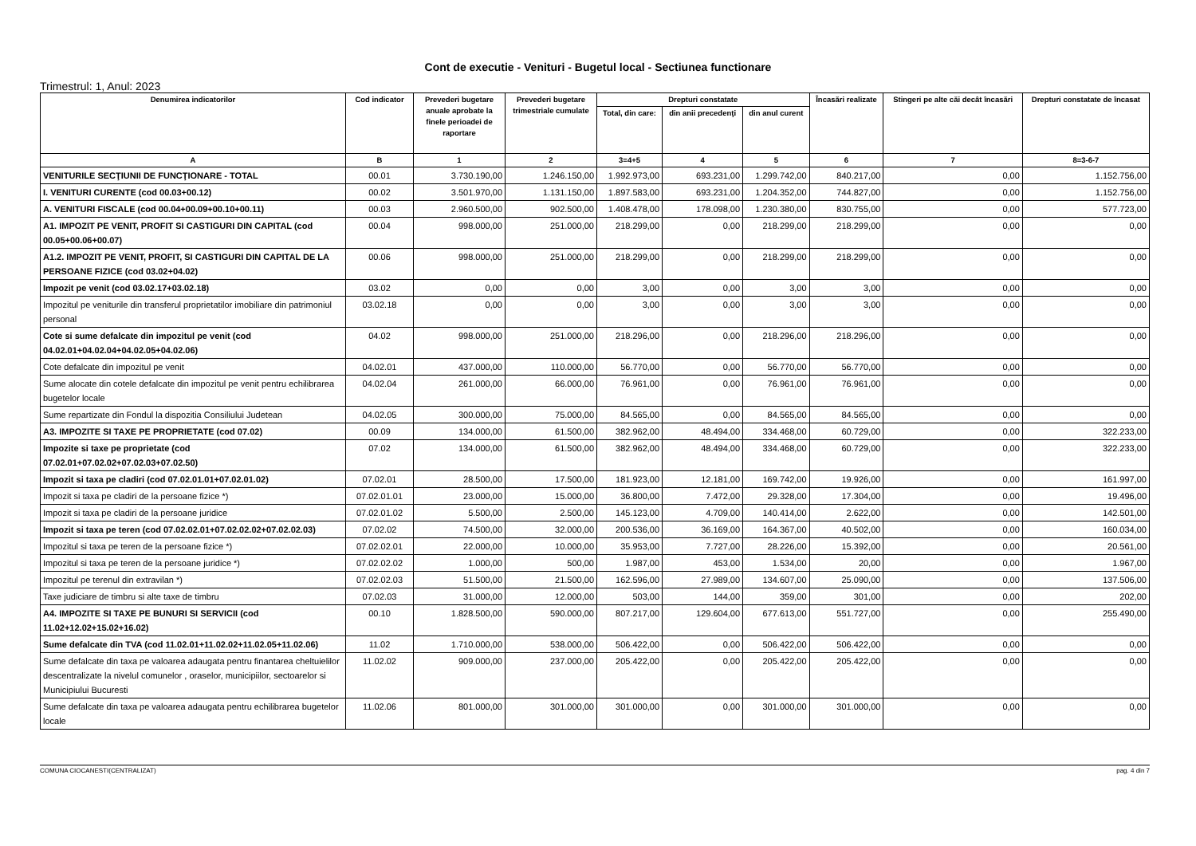Cont de executie - Venituri - Bugetul local - Sectiunea functionare
Trimestrul: 1, Anul: 2023
| Denumirea indicatorilor | Cod indicator | Prevederi bugetare anuale aprobate la finele perioadei de raportare | Prevederi bugetare trimestriale cumulate | Drepturi constatate | | | Încasări realizate | Stingeri pe alte căi decât încasări | Drepturi constatate de încasat |
| --- | --- | --- | --- | --- | --- | --- | --- | --- | --- |
| | | | | Total, din care: | din anii precedenţi | din anul curent | | | |
| A | B | 1 | 2 | 3=4+5 | 4 | 5 | 6 | 7 | 8=3-6-7 |
| VENITURILE SECŢIUNII DE FUNCŢIONARE - TOTAL | 00.01 | 3.730.190,00 | 1.246.150,00 | 1.992.973,00 | 693.231,00 | 1.299.742,00 | 840.217,00 | 0,00 | 1.152.756,00 |
| I. VENITURI CURENTE (cod 00.03+00.12) | 00.02 | 3.501.970,00 | 1.131.150,00 | 1.897.583,00 | 693.231,00 | 1.204.352,00 | 744.827,00 | 0,00 | 1.152.756,00 |
| A. VENITURI FISCALE (cod 00.04+00.09+00.10+00.11) | 00.03 | 2.960.500,00 | 902.500,00 | 1.408.478,00 | 178.098,00 | 1.230.380,00 | 830.755,00 | 0,00 | 577.723,00 |
| A1. IMPOZIT PE VENIT, PROFIT SI CASTIGURI DIN CAPITAL (cod 00.05+00.06+00.07) | 00.04 | 998.000,00 | 251.000,00 | 218.299,00 | 0,00 | 218.299,00 | 218.299,00 | 0,00 | 0,00 |
| A1.2. IMPOZIT PE VENIT, PROFIT, SI CASTIGURI DIN CAPITAL DE LA PERSOANE FIZICE (cod 03.02+04.02) | 00.06 | 998.000,00 | 251.000,00 | 218.299,00 | 0,00 | 218.299,00 | 218.299,00 | 0,00 | 0,00 |
| Impozit pe venit (cod 03.02.17+03.02.18) | 03.02 | 0,00 | 0,00 | 3,00 | 0,00 | 3,00 | 3,00 | 0,00 | 0,00 |
| Impozitul pe veniturile din transferul proprietatilor imobiliare din patrimoniul personal | 03.02.18 | 0,00 | 0,00 | 3,00 | 0,00 | 3,00 | 3,00 | 0,00 | 0,00 |
| Cote si sume defalcate din impozitul pe venit (cod 04.02.01+04.02.04+04.02.05+04.02.06) | 04.02 | 998.000,00 | 251.000,00 | 218.296,00 | 0,00 | 218.296,00 | 218.296,00 | 0,00 | 0,00 |
| Cote defalcate din impozitul pe venit | 04.02.01 | 437.000,00 | 110.000,00 | 56.770,00 | 0,00 | 56.770,00 | 56.770,00 | 0,00 | 0,00 |
| Sume alocate din cotele defalcate din impozitul pe venit pentru echilibrarea bugetelor locale | 04.02.04 | 261.000,00 | 66.000,00 | 76.961,00 | 0,00 | 76.961,00 | 76.961,00 | 0,00 | 0,00 |
| Sume repartizate din Fondul la dispozitia Consiliului Judetean | 04.02.05 | 300.000,00 | 75.000,00 | 84.565,00 | 0,00 | 84.565,00 | 84.565,00 | 0,00 | 0,00 |
| A3. IMPOZITE SI TAXE PE PROPRIETATE (cod 07.02) | 00.09 | 134.000,00 | 61.500,00 | 382.962,00 | 48.494,00 | 334.468,00 | 60.729,00 | 0,00 | 322.233,00 |
| Impozite si taxe pe proprietate (cod 07.02.01+07.02.02+07.02.03+07.02.50) | 07.02 | 134.000,00 | 61.500,00 | 382.962,00 | 48.494,00 | 334.468,00 | 60.729,00 | 0,00 | 322.233,00 |
| Impozit si taxa pe cladiri (cod 07.02.01.01+07.02.01.02) | 07.02.01 | 28.500,00 | 17.500,00 | 181.923,00 | 12.181,00 | 169.742,00 | 19.926,00 | 0,00 | 161.997,00 |
| Impozit si taxa pe cladiri de la persoane fizice *) | 07.02.01.01 | 23.000,00 | 15.000,00 | 36.800,00 | 7.472,00 | 29.328,00 | 17.304,00 | 0,00 | 19.496,00 |
| Impozit si taxa pe cladiri de la persoane juridice | 07.02.01.02 | 5.500,00 | 2.500,00 | 145.123,00 | 4.709,00 | 140.414,00 | 2.622,00 | 0,00 | 142.501,00 |
| Impozit si taxa pe teren (cod 07.02.02.01+07.02.02.02+07.02.02.03) | 07.02.02 | 74.500,00 | 32.000,00 | 200.536,00 | 36.169,00 | 164.367,00 | 40.502,00 | 0,00 | 160.034,00 |
| Impozitul si taxa pe teren de la persoane fizice *) | 07.02.02.01 | 22.000,00 | 10.000,00 | 35.953,00 | 7.727,00 | 28.226,00 | 15.392,00 | 0,00 | 20.561,00 |
| Impozitul si taxa pe teren de la persoane juridice *) | 07.02.02.02 | 1.000,00 | 500,00 | 1.987,00 | 453,00 | 1.534,00 | 20,00 | 0,00 | 1.967,00 |
| Impozitul pe terenul din extravilan *) | 07.02.02.03 | 51.500,00 | 21.500,00 | 162.596,00 | 27.989,00 | 134.607,00 | 25.090,00 | 0,00 | 137.506,00 |
| Taxe judiciare de timbru si alte taxe de timbru | 07.02.03 | 31.000,00 | 12.000,00 | 503,00 | 144,00 | 359,00 | 301,00 | 0,00 | 202,00 |
| A4. IMPOZITE SI TAXE PE BUNURI SI SERVICII (cod 11.02+12.02+15.02+16.02) | 00.10 | 1.828.500,00 | 590.000,00 | 807.217,00 | 129.604,00 | 677.613,00 | 551.727,00 | 0,00 | 255.490,00 |
| Sume defalcate din TVA (cod 11.02.01+11.02.02+11.02.05+11.02.06) | 11.02 | 1.710.000,00 | 538.000,00 | 506.422,00 | 0,00 | 506.422,00 | 506.422,00 | 0,00 | 0,00 |
| Sume defalcate din taxa pe valoarea adaugata pentru finantarea cheltuielilor descentralizate la nivelul comunelor , oraselor, municipiilor, sectoarelor si Municipiului Bucuresti | 11.02.02 | 909.000,00 | 237.000,00 | 205.422,00 | 0,00 | 205.422,00 | 205.422,00 | 0,00 | 0,00 |
| Sume defalcate din taxa pe valoarea adaugata pentru echilibrarea bugetelor locale | 11.02.06 | 801.000,00 | 301.000,00 | 301.000,00 | 0,00 | 301.000,00 | 301.000,00 | 0,00 | 0,00 |
COMUNA CIOCANESTI(CENTRALIZAT) pag. 4 din 7